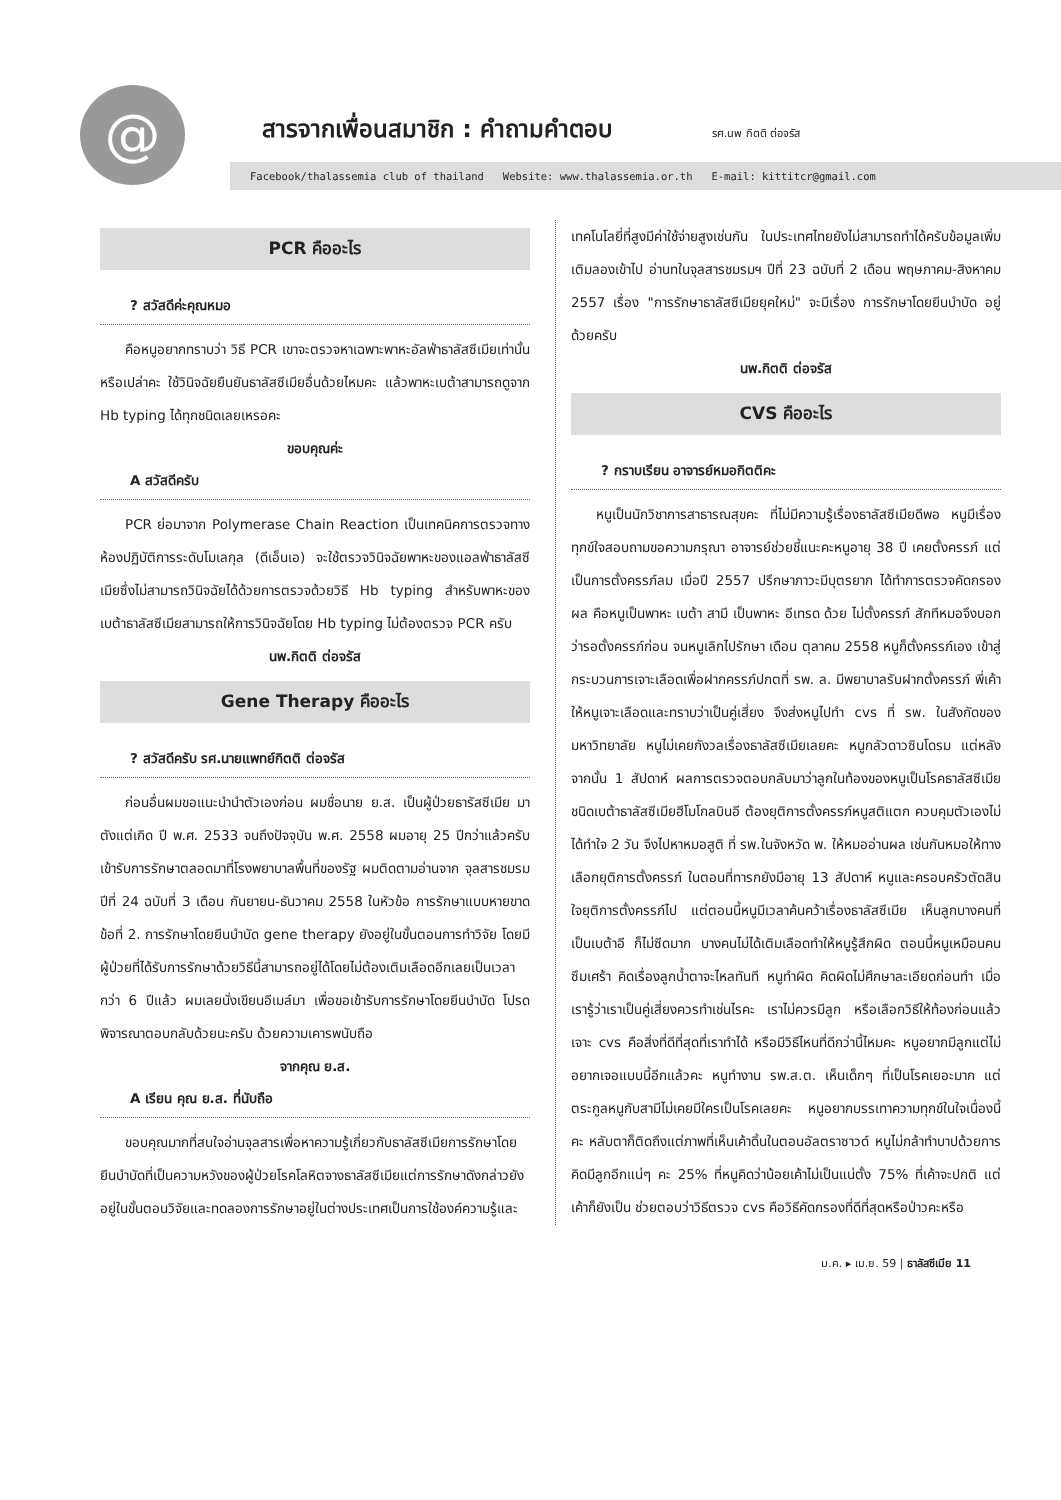@
สารจากเพื่อนสมาชิก : คำถามคำตอบ รศ.นพ กิตติ ต่อจรัส
Facebook/thalassemia club of thailand Website: www.thalassemia.or.th E-mail: kittitcr@gmail.com
PCR คืออะไร
? สวัสดีค่ะคุณหมอ
คือหนูอยากทราบว่า วิธี PCR เขาจะตรวจหาเฉพาะพาหะอัลฟ่าธาลัสซีเมียเท่านั้นหรือเปล่าคะ ใช้วินิจฉัยยืนยันธาลัสซีเมียอื่นด้วยไหมคะ แล้วพาหะเบต้าสามารถดูจาก Hb typing ได้ทุกชนิดเลยเหรอคะ
ขอบคุณค่ะ
A สวัสดีครับ
PCR ย่อมาจาก Polymerase Chain Reaction เป็นเทคนิคการตรวจทางห้องปฏิบัติการระดับโมเลกุล (ดีเอ็นเอ) จะใช้ตรวจวินิจฉัยพาหะของแอลฟ่าธาลัสซีเมียซึ่งไม่สามารถวินิจฉัยได้ด้วยการตรวจด้วยวิธี Hb typing สำหรับพาหะของเบต้าธาลัสซีเมียสามารถให้การวินิจฉัยโดย Hb typing ไม่ต้องตรวจ PCR ครับ
นพ.กิตติ ต่อจรัส
Gene Therapy คืออะไร
? สวัสดีครับ รศ.นายแพทย์กิตติ ต่อจรัส
ก่อนอื่นผมขอแนะนำนำตัวเองก่อน ผมชื่อนาย ย.ส. เป็นผู้ป่วยธารัสซีเมีย มาตังแต่เกิด ปี พ.ศ. 2533 จนถึงปัจจุบัน พ.ศ. 2558 ผมอายุ 25 ปีกว่าแล้วครับ เข้ารับการรักษาตลอดมาที่โรงพยาบาลพื้นที่ของรัฐ ผมติดตามอ่านจาก จุลสารชมรม ปีที่ 24 ฉบับที่ 3 เดือน กันยายน-ธันวาคม 2558 ในหัวข้อ การรักษาแบบหายขาดข้อที่ 2. การรักษาโดยยีนบำบัด gene therapy ยังอยู่ในขั้นตอนการทำวิจัย โดยมีผู้ป่วยที่ได้รับการรักษาด้วยวิธีนี้สามารถอยู่ได้โดยไม่ต้องเติมเลือดอีกเลยเป็นเวลากว่า 6 ปีแล้ว ผมเลยนั่งเขียนอีเมล์มา เพื่อขอเข้ารับการรักษาโดยยีนบำบัด โปรดพิจารณาตอบกลับด้วยนะครับ ด้วยความเคารพนับถือ
จากคุณ ย.ส.
A เรียน คุณ ย.ส. ที่นับถือ
ขอบคุณมากที่สนใจอ่านจุลสารเพื่อหาความรู้เกี่ยวกับธาลัสซีเมียการรักษาโดยยีนบำบัดที่เป็นความหวังของผู้ป่วยโรคโลหิตจางธาลัสซีเมียแต่การรักษาดังกล่าวยังอยู่ในขั้นตอนวิจัยและทดลองการรักษาอยู่ในต่างประเทศเป็นการใช้องค์ความรู้และ
เทคโนโลยี่ที่สูงมีค่าใช้จ่ายสูงเช่นกัน ในประเทศไทยยังไม่สามารถทำได้ครับข้อมูลเพิ่มเติมลองเข้าไป อ่านทในจุลสารชมรมฯ ปีที่ 23 ฉบับที่ 2 เดือน พฤษภาคม-สิงหาคม 2557 เรื่อง "การรักษาธาลัสซีเมียยุคใหม่" จะมีเรื่อง การรักษาโดยยีนบำบัด อยู่ด้วยครับ
นพ.กิตติ ต่อจรัส
CVS คืออะไร
? กราบเรียน อาจารย์หมอกิตติคะ
หนูเป็นนักวิชาการสาธารณสุขคะ ที่ไม่มีความรู้เรื่องธาลัสซีเมียดีพอ หนูมีเรื่องทุกข์ใจสอบถามขอความกรุณา อาจารย์ช่วยชี้แนะคะหนูอายุ 38 ปี เคยตั้งครรภ์ แต่เป็นการตั้งครรภ์ลม เมื่อปี 2557 ปรึกษาภาวะมีบุตรยาก ได้ทำการตรวจคัดกรองผล คือหนูเป็นพาหะ เบต้า สามี เป็นพาหะ อีเทรด ด้วย ไม่ตั้งครรภ์ สักทีหมอจึงบอกว่ารอตั้งครรภ์ก่อน จนหนูเลิกไปรักษา เดือน ตุลาคม 2558 หนูก็ตั้งครรภ์เอง เข้าสู่กระบวนการเจาะเลือดเพื่อฝากครรภ์ปกตที่ รพ. ล. มีพยาบาลรับฝากตั้งครรภ์ พี่เค้าให้หนูเจาะเลือดและทราบว่าเป็นคู่เสี่ยง จึงส่งหนูไปทำ cvs ที่ รพ. ในสังกัดของมหาวิทยาลัย หนูไม่เคยกังวลเรื่องธาลัสซีเมียเลยคะ หนูกลัวดาวซินโดรม แต่หลังจากนั้น 1 สัปดาห์ ผลการตรวจตอบกลับมาว่าลูกในท้องของหนูเป็นโรคธาลัสซีเมีย ชนิดเบต้าธาลัสซีเมียฮีโมโกลบินอี ต้องยุติการตั้งครรภ์หนูสติแตก ควบคุมตัวเองไม่ได้ทำใจ 2 วัน จึงไปหาหมอสูติ ที่ รพ.ในจังหวัด พ. ให้หมออ่านผล เช่นกันหมอให้ทางเลือกยุติการตั้งครรภ์ ในตอนที่ทารกยังมีอายุ 13 สัปดาห์ หนูและครอบครัวตัดสินใจยุติการตั้งครรภ์ไป แต่ตอนนี้หนูมีเวลาค้นคว้าเรื่องธาลัสซีเมีย เห็นลูกบางคนที่เป็นเบต้าอี ก็ไม่ซีดมาก บางคนไม่ได้เติมเลือดทำให้หนูรู้สึกผิด ตอนนี้หนูเหมือนคนซึมเศร้า คิดเรื่องลูกน้ำตาจะไหลทันที หนูทำผิด คิดผิดไม่ศึกษาละเอียดก่อนทำ เมื่อเรารู้ว่าเราเป็นคู่เสี่ยงควรทำเช่นไรคะ เราไม่ควรมีลูก หรือเลือกวิธีให้ท้องก่อนแล้วเจาะ cvs คือสิ่งที่ดีที่สุดที่เราทำได้ หรือมีวิธีไหนที่ดีกว่านี้ไหมคะ หนูอยากมีลูกแต่ไม่อยากเจอแบบนี้อีกแล้วคะ หนูทำงาน รพ.ส.ต. เห็นเด็กๆ ที่เป็นโรคเยอะมาก แต่ตระกูลหนูกับสามีไม่เคยมีใครเป็นโรคเลยคะ หนูอยากบรรเทาความทุกข์ในใจเนื่องนี้คะ หลับตาก็ติดถึงแต่ภาพที่เห็นเค้าดิ้นในตอนอัลตราซาวด์ หนูไม่กล้าทำบาปด้วยการคิดมีลูกอีกแน่ๆ คะ 25% ที่หนูคิดว่าน้อยเค้าไม่เป็นแน่ตั้ง 75% ที่เค้าจะปกติ แต่เค้าก็ยังเป็น ช่วยตอบว่าวิธีตรวจ cvs คือวิธีคัดกรองที่ดีที่สุดหรือป่าวคะหรือ
ม.ค. ▸ เม.ย. 59 | ธาลัสซีเมีย 11